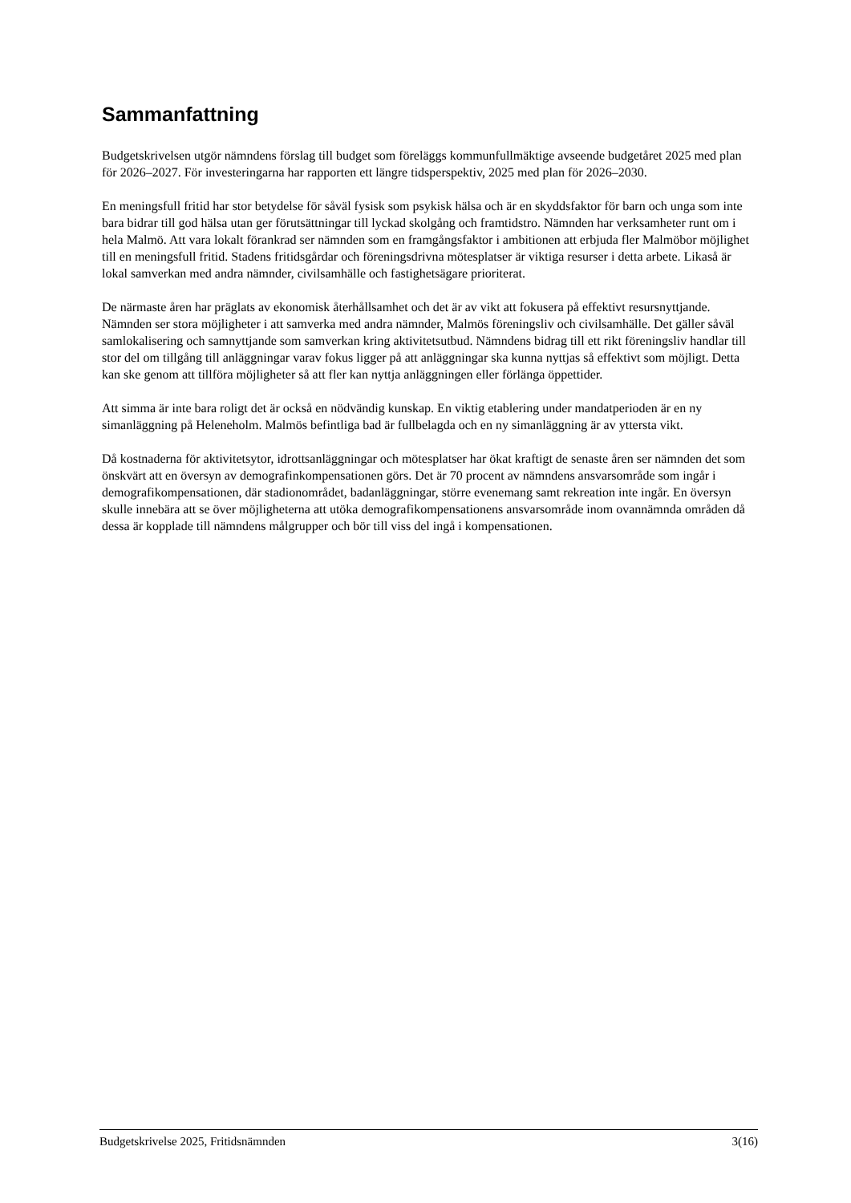Sammanfattning
Budgetskrivelsen utgör nämndens förslag till budget som föreläggs kommunfullmäktige avseende budgetåret 2025 med plan för 2026–2027. För investeringarna har rapporten ett längre tidsperspektiv, 2025 med plan för 2026–2030.
En meningsfull fritid har stor betydelse för såväl fysisk som psykisk hälsa och är en skyddsfaktor för barn och unga som inte bara bidrar till god hälsa utan ger förutsättningar till lyckad skolgång och framtidstro. Nämnden har verksamheter runt om i hela Malmö. Att vara lokalt förankrad ser nämnden som en framgångsfaktor i ambitionen att erbjuda fler Malmöbor möjlighet till en meningsfull fritid. Stadens fritidsgårdar och föreningsdrivna mötesplatser är viktiga resurser i detta arbete. Likaså är lokal samverkan med andra nämnder, civilsamhälle och fastighetsägare prioriterat.
De närmaste åren har präglats av ekonomisk återhållsamhet och det är av vikt att fokusera på effektivt resursnyttjande. Nämnden ser stora möjligheter i att samverka med andra nämnder, Malmös föreningsliv och civilsamhälle. Det gäller såväl samlokalisering och samnyttjande som samverkan kring aktivitetsutbud. Nämndens bidrag till ett rikt föreningsliv handlar till stor del om tillgång till anläggningar varav fokus ligger på att anläggningar ska kunna nyttjas så effektivt som möjligt. Detta kan ske genom att tillföra möjligheter så att fler kan nyttja anläggningen eller förlänga öppettider.
Att simma är inte bara roligt det är också en nödvändig kunskap. En viktig etablering under mandatperioden är en ny simanläggning på Heleneholm. Malmös befintliga bad är fullbelagda och en ny simanläggning är av yttersta vikt.
Då kostnaderna för aktivitetsytor, idrottsanläggningar och mötesplatser har ökat kraftigt de senaste åren ser nämnden det som önskvärt att en översyn av demografinkompensationen görs. Det är 70 procent av nämndens ansvarsområde som ingår i demografikompensationen, där stadionområdet, badanläggningar, större evenemang samt rekreation inte ingår. En översyn skulle innebära att se över möjligheterna att utöka demografikompensationens ansvarsområde inom ovannämnda områden då dessa är kopplade till nämndens målgrupper och bör till viss del ingå i kompensationen.
Budgetskrivelse 2025, Fritidsnämnden 3(16)